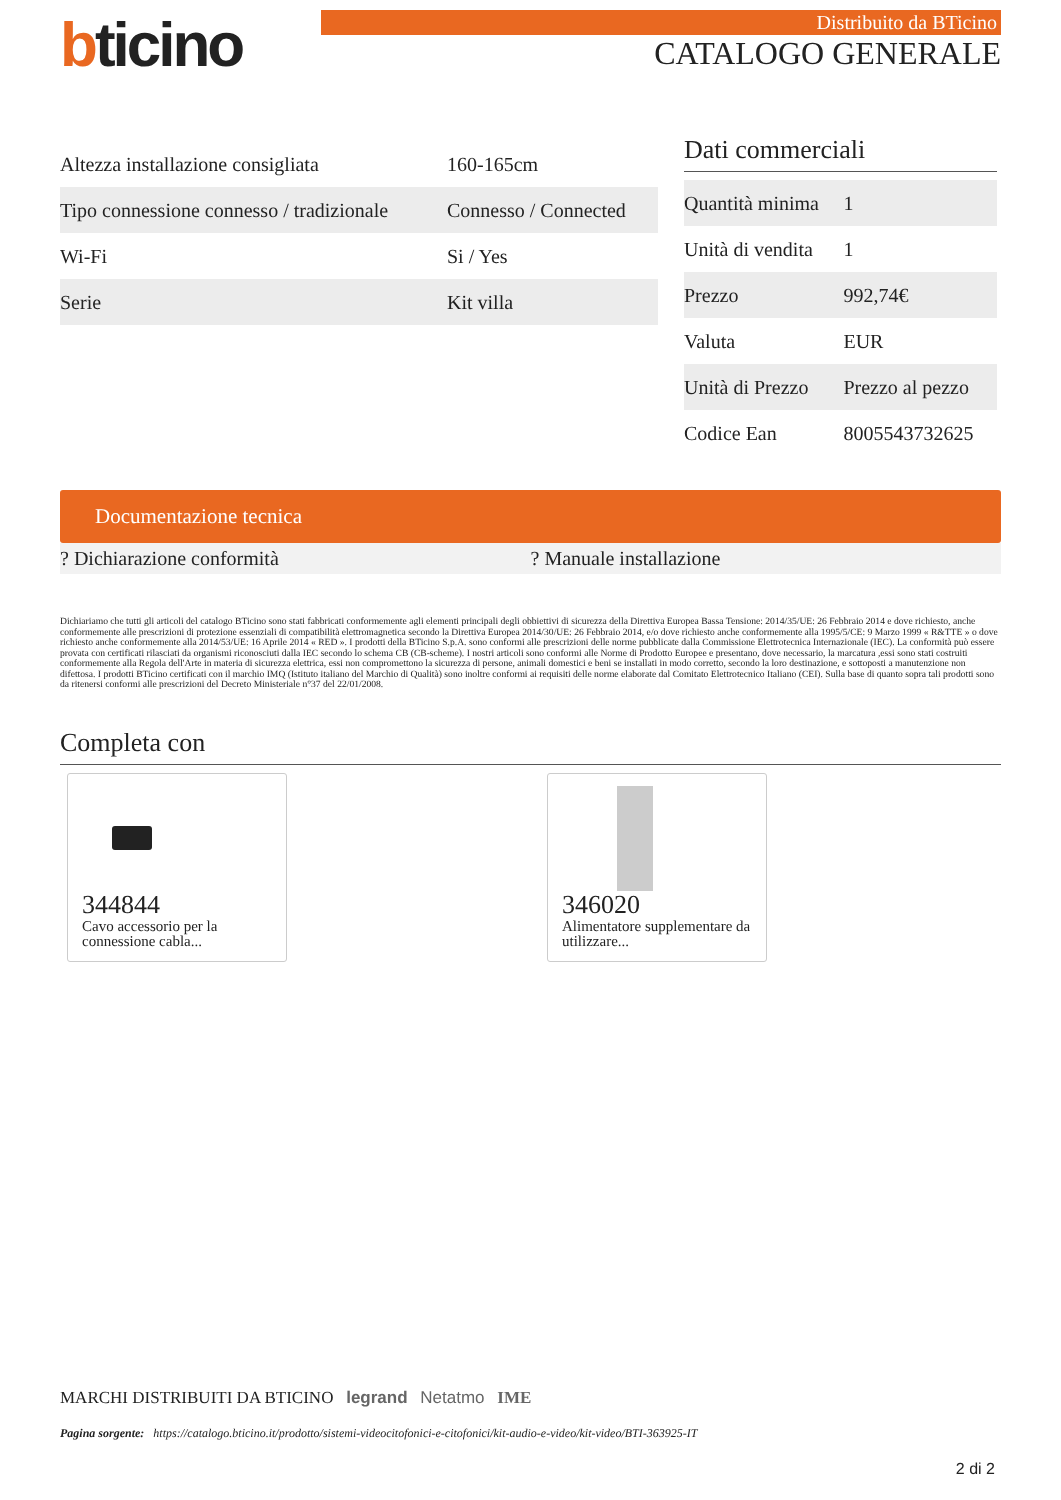bticino
Distribuito da BTicino
CATALOGO GENERALE
| Altezza installazione consigliata | 160-165cm |
| Tipo connessione connesso / tradizionale | Connesso / Connected |
| Wi-Fi | Si / Yes |
| Serie | Kit villa |
Dati commerciali
| Quantità minima | 1 |
| Unità di vendita | 1 |
| Prezzo | 992,74€ |
| Valuta | EUR |
| Unità di Prezzo | Prezzo al pezzo |
| Codice Ean | 8005543732625 |
Documentazione tecnica
? Dichiarazione conformità ? Manuale installazione
Dichiariamo che tutti gli articoli del catalogo BTicino sono stati fabbricati conformemente agli elementi principali degli obbiettivi di sicurezza della Direttiva Europea Bassa Tensione: 2014/35/UE: 26 Febbraio 2014 e dove richiesto, anche conformemente alle prescrizioni di protezione essenziali di compatibilità elettromagnetica secondo la Direttiva Europea 2014/30/UE: 26 Febbraio 2014, e/o dove richiesto anche conformemente alla 1995/5/CE: 9 Marzo 1999 « R&TTE » o dove richiesto anche conformemente alla 2014/53/UE: 16 Aprile 2014 « RED ». I prodotti della BTicino S.p.A. sono conformi alle prescrizioni delle norme pubblicate dalla Commissione Elettrotecnica Internazionale (IEC). La conformità può essere provata con certificati rilasciati da organismi riconosciuti dalla IEC secondo lo schema CB (CB-scheme). I nostri articoli sono conformi alle Norme di Prodotto Europee e presentano, dove necessario, la marcatura ,essi sono stati costruiti conformemente alla Regola dell'Arte in materia di sicurezza elettrica, essi non compromettono la sicurezza di persone, animali domestici e beni se installati in modo corretto, secondo la loro destinazione, e sottoposti a manutenzione non difettosa. I prodotti BTicino certificati con il marchio IMQ (Istituto italiano del Marchio di Qualità) sono inoltre conformi ai requisiti delle norme elaborate dal Comitato Elettrotecnico Italiano (CEI). Sulla base di quanto sopra tali prodotti sono da ritenersi conformi alle prescrizioni del Decreto Ministeriale n°37 del 22/01/2008.
Completa con
344844
Cavo accessorio per la connessione cabla...
346020
Alimentatore supplementare da utilizzare...
MARCHI DISTRIBUITI DA BTICINO legrand Netatmo IME
Pagina sorgente: https://catalogo.bticino.it/prodotto/sistemi-videocitofonici-e-citofonici/kit-audio-e-video/kit-video/BTI-363925-IT
2 di 2